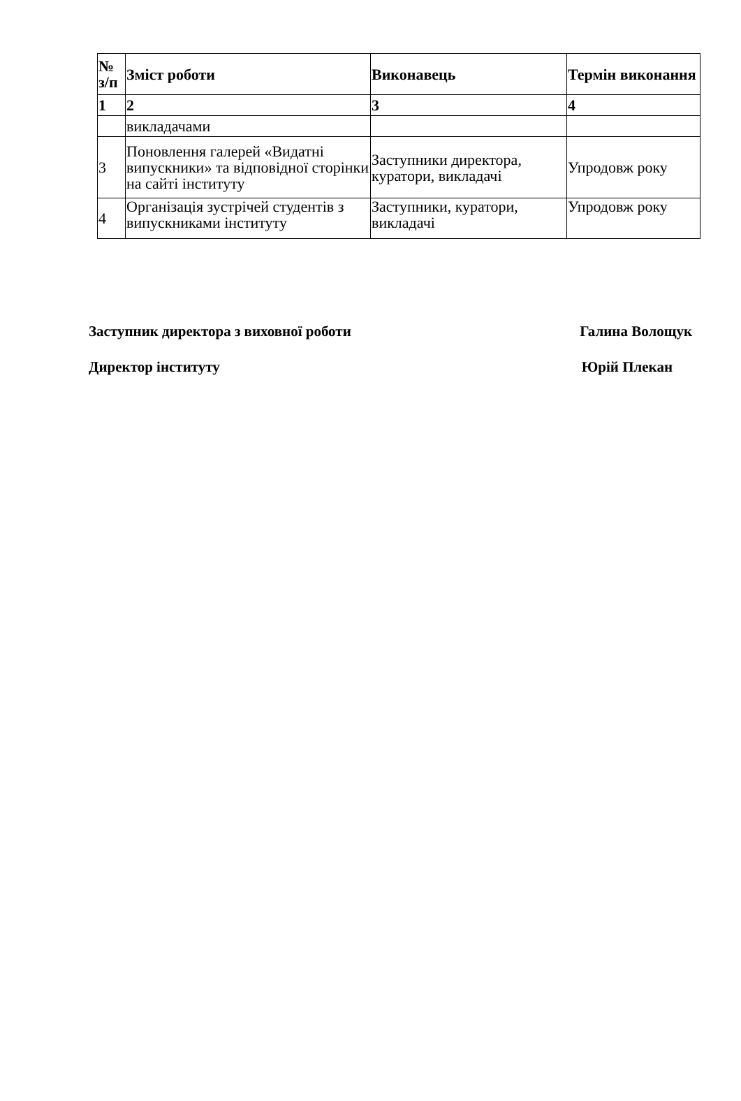| № з/п | Зміст роботи | Виконавець | Термін виконання |
| --- | --- | --- | --- |
| 1 | 2 | 3 | 4 |
| | викладачами | | |
| 3 | Поновлення галерей «Видатні випускники» та відповідної сторінки на сайті інституту | Заступники директора, куратори, викладачі | Упродовж року |
| 4 | Організація зустрічей студентів з випускниками інституту | Заступники, куратори, викладачі | Упродовж року |
Заступник директора з виховної роботи Галина Волощук
Директор інституту Юрій Плекан